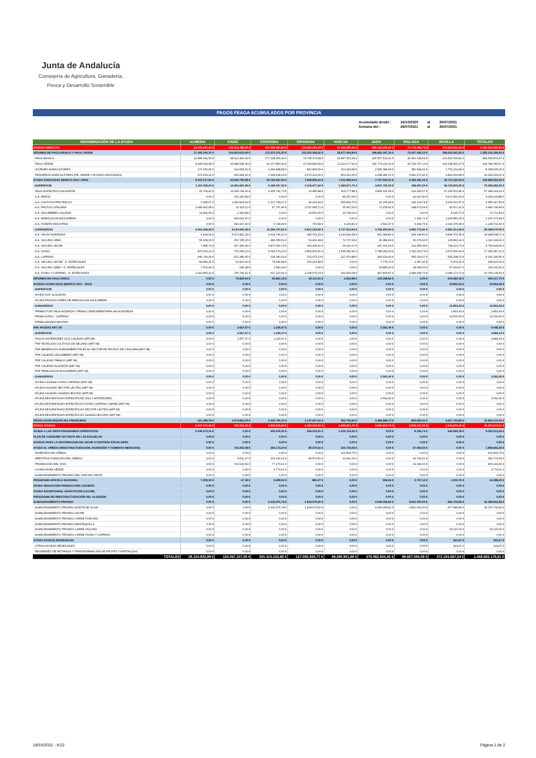Junta de Andalucía
Consejería de Agricultura, Ganadería, Pesca y Desarrollo Sostenible
PAGOS FEAGA ACUMULADOS POR PROVINCIA
| Acumulado desde : | 16/10/2020 | al | 30/07/2021 |
| Semana del : | 26/07/2021 | al | 30/07/2021 |
| DENOMINACIÓN DE LA AYUDA | ALMERIA | CADIZ | CORDOBA | GRANADA | HUELVA | JAEN | MALAGA | SEVILLA | TOTALES |
| --- | --- | --- | --- | --- | --- | --- | --- | --- | --- |
| AYUDAS DIRECTAS | 23.076.947,40 € | 129.314.788,29 € | 297.606.697,84 € | 124.620.293,18 € | 47.435.380,18 € | 360.133.200,64 € | 79.779.386,73 € | 370.652.811,34 € | 1.432.619.505,60 € |
| RÉGIMEN DE PAGO BÁSICO Y PAGO VERDE | 17.183.240,10 € | 104.923.623,40 € | 273.372.376,20 € | 115.502.368,52 € | 39.877.964,84 € | 348.865.397,39 € | 73.627.026,15 € | 308.663.362,60 € | 1.282.015.359,20 € |
| · PAGO BÁSICO | 10.589.641,55 € | 68.521.490,39 € | 177.228.055,30 € | 72.795.370,68 € | 25.587.351,69 € | 225.557.519,41 € | 46.401.138,54 € | 201.820.306,81 € | 828.500.874,37 € |
| · PAGO VERDE | 5.445.932,68 € | 35.088.039,30 € | 91.077.853,39 € | 37.294.849,59 € | 13.113.177,92 € | 115.774.216,29 € | 23.793.767,13 € | 103.198.519,27 € | 424.786.355,57 € |
| · JÓVENES AGRICULTORES | 173.150,65 € | 614.665,31 € | 1.666.848,58 € | 841.835,59 € | 313.943,58 € | 2.595.380,68 € | 350.549,02 € | 1.752.131,84 € | 8.308.505,25 € |
| · PEQUEÑOS AGRICULTORES (PB, VERDE Y AYUDAS ASOCIADAS) | 974.515,22 € | 699.428,40 € | 3.399.618,93 € | 4.570.312,66 € | 863.491,65 € | 4.938.281,01 € | 3.081.571,46 € | 1.892.404,68 € | 20.419.624,01 € |
| AYUDA ASOCIADAS (MARCO 2014 -2020) | 5.672.217,52 € | 22.636.790,98 € | 20.763.537,92 € | 7.939.906,44 € | 7.011.995,64 € | 7.747.053,31 € | 5.345.431,16 € | 56.711.119,33 € | 133.828.052,30 € |
| - SUPERFICIE | 1.110.369,23 € | 14.491.841,59 € | 5.168.067,30 € | 2.118.677,62 € | 1.284.371,70 € | 3.947.792,35 € | 438.657,26 € | 46.729.605,25 € | 75.289.382,30 € |
| · PAGO ESPECÍFICO ALGODÓN | 15.709,42 € | 11.639.744,30 € | 3.965.741,73 € | 10.485,88 € | 603.777,88 € | 3.839.015,58 € | 124.265,57 € | 37.249.502,86 € | 57.448.243,22 € |
| · A.A. ARROZ | 0,00 € | 262.326,84 € | 0,00 € | 0,00 € | 86.257,05 € | 0,00 € | 22.027,80 € | 3.972.592,19 € | 4.343.203,88 € |
| · A.A. CULTIVOS PROTEICOS | 2.365,07 € | 1.399.824,63 € | 1.127.799,67 € | 46.299,34 € | 545.830,75 € | 32.206,98 € | 139.104,78 € | 3.156.616,37 € | 6.450.047,59 € |
| · A.A. FRUTOS CÁSCARA | 1.080.462,68 € | 10.333,11 € | 67.797,46 € | 2.037.585,72 € | 15.497,00 € | 72.978,42 € | 148.673,64 € | 63.471,91 € | 3.496.799,94 € |
| · A.A. LEGUMBRES CALIDAD | 11.832,06 € | 1.362,84 € | 0,00 € | 23.553,00 € | 29.768,21 € | 0,00 € | 0,00 € | 8.195,72 € | 74.711,83 € |
| · A.A. REMOLACHA AZUCARERA | 0,00 € | 996.642,47 € | 0,00 € | 0,00 € | 0,00 € | 0,00 € | 1.180,72 € | 1.249.850,25 € | 2.247.673,44 € |
| · A.A. TOMATE INDUSTRIA | 0,00 € | 181.607,40 € | 6.728,44 € | 753,68 € | 3.240,81 € | 3.591,37 € | 3.404,75 € | 1.029.375,95 € | 1.228.702,40 € |
| - GANADERAS | 4.561.848,29 € | 8.144.949,39 € | 15.595.470,62 € | 5.821.228,82 € | 5.727.623,94 € | 3.799.260,96 € | 4.906.773,90 € | 9.981.514,08 € | 58.538.670,00 € |
| · A.A. VACAS NODRIZAS | 6.439,03 € | 5.372.852,23 € | 4.619.746,20 € | 445.763,23 € | 3.243.490,28 € | 961.689,83 € | 449.148,56 € | 3.849.379,35 € | 18.948.508,71 € |
| · A.A. VACUNO CEBO | 56.108,15 € | 252.785,15 € | 482.059,52 € | 52.402,18 € | 72.737,63 € | 41.084,94 € | 36.079,90 € | 125.892,14 € | 1.119.149,61 € |
| · A.A. VACUNO LECHE | 7.685,74 € | 437.399,45 € | 3.870.669,74 € | 333.295,91 € | 15.130,17 € | 247.161,93 € | 113.255,38 € | 728.219,73 € | 5.752.818,05 € |
| · A.A. OVINO | 870.416,22 € | 700.936,12 € | 5.693.174,24 € | 2.852.402,66 € | 1.536.282,90 € | 1.788.254,93 € | 1.342.413,74 € | 2.570.506,40 € | 17.354.387,21 € |
| · A.A. CAPRINO | 646.790,35 € | 621.280,65 € | 226.390,29 € | 702.075,13 € | 227.476,88 € | 266.619,43 € | 955.314,07 € | 545.298,75 € | 4.191.245,55 € |
| · A.A. VACUNO LECHE - D. ESPECIALES | 54.982,25 € | 52.963,00 € | 74.646,58 € | 100.214,48 € | 0,00 € | 7.778,79 € | 2.357,90 € | 5.479,02 € | 298.422,02 € |
| · A.A. VACUNO CEBO - D. ESPECIALES | 7.576,44 € | 936,38 € | 1.560,64 € | 0,00 € | 0,00 € | 18.855,24 € | 18.508,65 € | 67.564,97 € | 115.002,32 € |
| · A.A. OVINO Y CAPRINO - D. ESPECIALES | 2.911.850,11 € | 705.796,41 € | 627.223,41 € | 1.335.075,23 € | 632.506,08 € | 467.815,87 € | 1.989.695,70 € | 2.089.173,72 € | 10.759.136,53 € |
| RÉGIMEN DE PAGO ÚNICO | 0,00 € | 76.822,04 € | 66.851,15 € | 40.110,61 € | 2.652,88 € | 129.298,84 € | 0,00 € | 604.682,18 € | 920.417,70 € |
| AYUDAS ACOPLADAS (MARCO 2007 - 2013) | 0,00 € | 0,00 € | 0,00 € | 0,00 € | 0,00 € | 0,00 € | 0,00 € | 15.853,43 € | 15.853,43 € |
| - SUPERFICIE | 0,00 € | 0,00 € | 0,00 € | 0,00 € | 0,00 € | 0,00 € | 0,00 € | 0,00 € | 0,00 € |
| · AYUDA SUP. ALGODÓN. | 0,00 € | 0,00 € | 0,00 € | 0,00 € | 0,00 € | 0,00 € | 0,00 € | 0,00 € | 0,00 € |
| · AYUDA PRODUCTORES DE REMOLACHA AZUCARERA | 0,00 € | 0,00 € | 0,00 € | 0,00 € | 0,00 € | 0,00 € | 0,00 € | 0,00 € | 0,00 € |
| - GANADERAS | 0,00 € | 0,00 € | 0,00 € | 0,00 € | 0,00 € | 0,00 € | 0,00 € | 15.853,43 € | 15.853,43 € |
| · PRIMAS POR VACA NODRIZA Y PRIMA COMPLEMENTARIA VACA NODRIZA | 0,00 € | 0,00 € | 0,00 € | 0,00 € | 0,00 € | 0,00 € | 0,00 € | 2.853,43 € | 2.853,43 € |
| · PRIMA OVINO - CAPRINO | 0,00 € | 0,00 € | 0,00 € | 0,00 € | 0,00 € | 0,00 € | 0,00 € | 13.000,00 € | 13.000,00 € |
| · PRIMA GANADO BOVINO | 0,00 € | 0,00 € | 0,00 € | 0,00 € | 0,00 € | 0,00 € | 0,00 € | 0,00 € | 0,00 € |
| PNF AYUDAS ART. 68 | 0,00 € | 2.657,67 € | 1.226,47 € | 0,00 € | 0,00 € | 2.562,40 € | 0,00 € | 0,00 € | 6.446,54 € |
| - SUPERFICIE | 0,00 € | 2.657,67 € | 1.226,47 € | 0,00 € | 0,00 € | 0,00 € | 0,00 € | 0,00 € | 3.884,14 € |
| · PAGOS ANTERIORES 2012 CALIDAD (ART.68) | 0,00 € | 2.657,67 € | 1.226,47 € | 0,00 € | 0,00 € | 0,00 € | 0,00 € | 0,00 € | 3.884,14 € |
| · PNF ROTACIÓN CULTIVOS DE SECANO (ART 68) | 0,00 € | 0,00 € | 0,00 € | 0,00 € | 0,00 € | 0,00 € | 0,00 € | 0,00 € | 0,00 € |
| · PNF BENEFICIOS AGROAMBIENTALES AL SECTOR DE FRUTOS DE CÁSCARA (ART 68) | 0,00 € | 0,00 € | 0,00 € | 0,00 € | 0,00 € | 0,00 € | 0,00 € | 0,00 € | 0,00 € |
| · PNF CALIDAD LEGUMBRES (ART 68) | 0,00 € | 0,00 € | 0,00 € | 0,00 € | 0,00 € | 0,00 € | 0,00 € | 0,00 € | 0,00 € |
| · PNF CALIDAD TABACO (ART 68) | 0,00 € | 0,00 € | 0,00 € | 0,00 € | 0,00 € | 0,00 € | 0,00 € | 0,00 € | 0,00 € |
| · PNF CALIDAD ALGODÓN (ART 68) | 0,00 € | 0,00 € | 0,00 € | 0,00 € | 0,00 € | 0,00 € | 0,00 € | 0,00 € | 0,00 € |
| · PNF REMOLACHA AZUCARERA (ART 68) | 0,00 € | 0,00 € | 0,00 € | 0,00 € | 0,00 € | 0,00 € | 0,00 € | 0,00 € | 0,00 € |
| - GANADERAS | 0,00 € | 0,00 € | 0,00 € | 0,00 € | 0,00 € | 2.562,40 € | 0,00 € | 0,00 € | 2.562,40 € |
| · AYUDA CALIDAD OVINO CAPRINO (ART 68) | 0,00 € | 0,00 € | 0,00 € | 0,00 € | 0,00 € | 0,00 € | 0,00 € | 0,00 € | 0,00 € |
| · AYUDA CALIDAD SECTOR LÁCTEO (ART 68) | 0,00 € | 0,00 € | 0,00 € | 0,00 € | 0,00 € | 0,00 € | 0,00 € | 0,00 € | 0,00 € |
| · AYUDA CALIDAD GANADO BOVINO (ART.68) | 0,00 € | 0,00 € | 0,00 € | 0,00 € | 0,00 € | 0,00 € | 0,00 € | 0,00 € | 0,00 € |
| · AYUDA DESVENTAJAS ESPECÍFICAD 2012 Y ANTERIORES | 0,00 € | 0,00 € | 0,00 € | 0,00 € | 0,00 € | 2.562,40 € | 0,00 € | 0,00 € | 2.562,40 € |
| · AYUDA DESVENTAJAS ESPECÍFICAS OVINO CAPRINO CARNE (ART 68) | 0,00 € | 0,00 € | 0,00 € | 0,00 € | 0,00 € | 0,00 € | 0,00 € | 0,00 € | 0,00 € |
| · AYUDA DESVENTAJAS ESPECÍFICAS SECTOR LÁCTEO (ART.68) | 0,00 € | 0,00 € | 0,00 € | 0,00 € | 0,00 € | 0,00 € | 0,00 € | 0,00 € | 0,00 € |
| · AYUDA DESVENTAJAS ESPECÍFICAS GANADO BOVINO (ART 68) | 0,00 € | 0,00 € | 0,00 € | 0,00 € | 0,00 € | 0,00 € | 0,00 € | 0,00 € | 0,00 € |
| DEVOLUCION DISCIPLINA FINANCIERA | 221.489,78 € | 1.674.894,20 € | 3.402.706,10 € | 1.137.907,61 € | 542.766,82 € | 3.388.888,70 € | 806.929,42 € | 4.657.793,80 € | 15.833.376,43 € |
| OTRAS AYUDAS | 6.047.976,49 € | 752.319,26 € | 3.803.535,84 € | 2.435.642,59 € | 1.855.521,70 € | 9.949.603,78 € | 9.878.197,35 € | 1.540.876,20 € | 36.263.673,21 € |
| AYUDA A LAS OPFH PROGRAMAS OPERATIVOS | 6.040.673,14 € | 0,00 € | 600.578,30 € | 536.103,31 € | 1.219.726,62 € | 0,00 € | 8.336,74 € | 646.595,18 € | 9.052.013,29 € |
| PLAN DE CONSUMO DE FRUTA EN LAS ESCUELAS | 0,00 € | 0,00 € | 0,00 € | 0,00 € | 0,00 € | 0,00 € | 0,00 € | 0,00 € | 0,00 € |
| AYUDAS PARA LA DISTRIBUCION DE LECHE A CENTROS ESCOLARES | 0,00 € | 0,00 € | 0,00 € | 0,00 € | 0,00 € | 0,00 € | 0,00 € | 0,00 € | 0,00 € |
| AYUDA AL VIÑEDO (REESTRUCTURACIÓN, INVERSIÓN Y FOMENTO MERCADO) | 0,00 € | 752.252,08 € | 283.173,24 € | 80.579,51 € | 635.795,08 € | 0,00 € | 57.093,45 € | 0,00 € | 1.808.893,36 € |
| · INVERSIÓN EN VIÑEDO | 0,00 € | 0,00 € | 0,00 € | 0,00 € | 621.803,75 € | 0,00 € | 0,00 € | 0,00 € | 621.803,75 € |
| · REESTRUCTURACIÓN DEL VIÑEDO | 0,00 € | 9.631,27 € | 202.219,02 € | 80.579,51 € | 13.991,33 € | 0,00 € | 43.749,41 € | 0,00 € | 350.170,54 € |
| · PROMOCIÓN DEL VINO | 0,00 € | 742.620,81 € | 77.179,61 € | 0,00 € | 0,00 € | 0,00 € | 13.344,04 € | 0,00 € | 833.144,46 € |
| · COSECHA EN VERDE | 0,00 € | 0,00 € | 3.774,61 € | 0,00 € | 0,00 € | 0,00 € | 0,00 € | 0,00 € | 3.774,61 € |
| · ALMACENAMIENTO PRIVADO DEL VINO EN CRISIS | 0,00 € | 0,00 € | 0,00 € | 0,00 € | 0,00 € | 0,00 € | 0,00 € | 0,00 € | 0,00 € |
| PROGRAMA APICOLA NACIONAL | 7.303,35 € | 67,18 € | 3.808,52 € | 884,27 € | 0,00 € | 506,96 € | 2.767,16 € | 1.250,76 € | 16.588,20 € |
| AYUDA REDUCCIÓN PRODUCCIÓN LECHERA | 0,00 € | 0,00 € | 0,00 € | 0,00 € | 0,00 € | 0,00 € | 0,00 € | 0,00 € | 0,00 € |
| AYUDA EXCEPCIONAL ADAPTACIÓN (LECHE) | 0,00 € | 0,00 € | 0,00 € | 0,00 € | 0,00 € | 0,00 € | 0,00 € | 0,00 € | 0,00 € |
| PROGRAMA DE REESTRUCTURACIÓN DEL ALGODÓN | 0,00 € | 0,00 € | 0,00 € | 0,00 € | 0,00 € | 0,00 € | 0,00 € | 0,00 € | 0,00 € |
| ALMACENAMIENTO PRIVADO | 0,00 € | 0,00 € | 2.915.975,78 € | 1.818.075,50 € | 0,00 € | 9.949.096,82 € | 9.810.000,00 € | 892.705,89 € | 25.385.853,99 € |
| · ALMACENAMIENTO PRIVADO ACEITE DE OLIVA | 0,00 € | 0,00 € | 2.915.975,78 € | 1.818.075,50 € | 0,00 € | 9.949.096,82 € | 9.810.000,00 € | 877.585,89 € | 25.370.733,99 € |
| · ALMACENAMIENTO PRIVADO LECHE | 0,00 € | 0,00 € | 0,00 € | 0,00 € | 0,00 € | 0,00 € | 0,00 € | 0,00 € | 0,00 € |
| · ALMACENAMIENTO PRIVADO CARNE PORCINO | 0,00 € | 0,00 € | 0,00 € | 0,00 € | 0,00 € | 0,00 € | 0,00 € | 0,00 € | 0,00 € |
| · ALMACENAMIENTO PRIVADO MANTEQUILLA | 0,00 € | 0,00 € | 0,00 € | 0,00 € | 0,00 € | 0,00 € | 0,00 € | 0,00 € | 0,00 € |
| · ALMACENAMIENTO PRIVADO CARNE VACUNO | 0,00 € | 0,00 € | 0,00 € | 0,00 € | 0,00 € | 0,00 € | 0,00 € | 15.120,00 € | 15.120,00 € |
| · ALMACENAMIENTO PRIVADO CARNE OVINO Y CAPRINO | 0,00 € | 0,00 € | 0,00 € | 0,00 € | 0,00 € | 0,00 € | 0,00 € | 0,00 € | 0,00 € |
| OTRAS AYUDAS RESIDUALES | 0,00 € | 0,00 € | 0,00 € | 0,00 € | 0,00 € | 0,00 € | 0,00 € | 324,37 € | 324,37 € |
| · OTRAS AYUDAS RESIDUALES | 0,00 € | 0,00 € | 0,00 € | 0,00 € | 0,00 € | 0,00 € | 0,00 € | 324,37 € | 324,37 € |
| · REGÍMENES DE RETIRADA Y TRANSFORMACIÓN DE FRUTAS Y HORTALIZAS. | 0,00 € | 0,00 € | 0,00 € | 0,00 € | 0,00 € | 0,00 € | 0,00 € | 0,00 € | 0,00 € |
| TOTALES | 29.124.923,89 € | 130.067.107,55 € | 301.410.233,68 € | 127.055.935,77 € | 49.290.901,88 € | 370.082.804,42 € | 89.657.584,08 € | 372.193.687,54 € | 1.468.883.178,81 € |
19/10/2021 - 9:22 Página 1 de 2